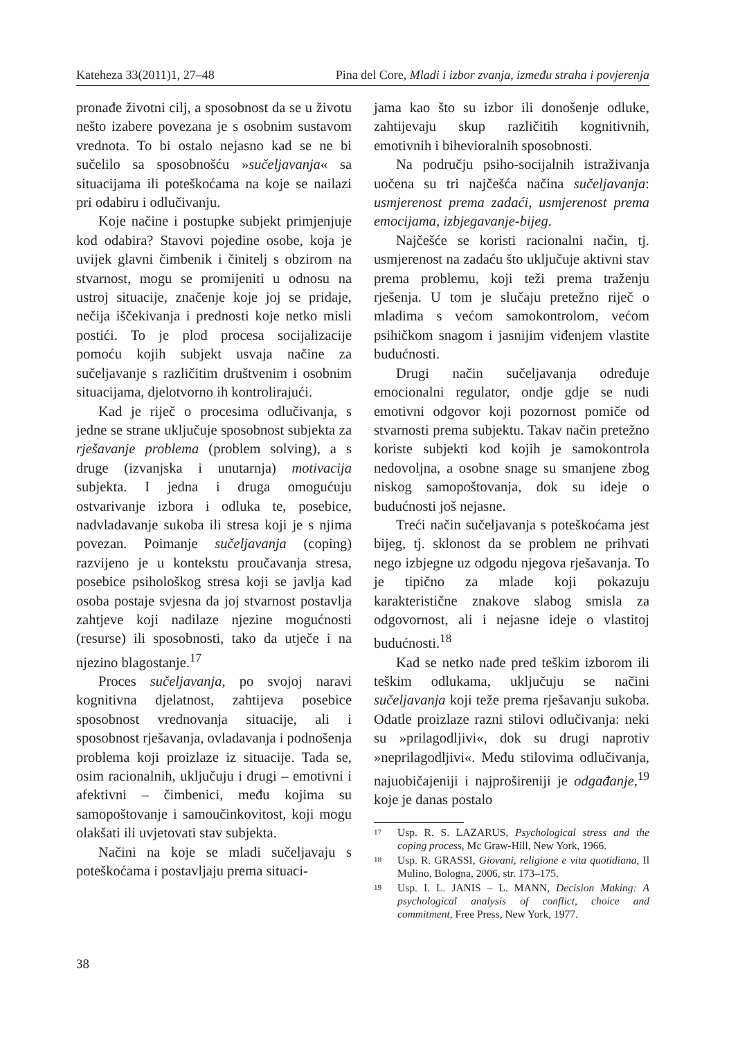Kateheza 33(2011)1, 27–48 Pina del Core, Mladi i izbor zvanja, između straha i povjerenja
pronađe životni cilj, a sposobnost da se u životu nešto izabere povezana je s osobnim sustavom vrednota. To bi ostalo nejasno kad se ne bi sučelilo sa sposobnošću »sučeljavanja« sa situacijama ili poteškoćama na koje se nailazi pri odabiru i odlučivanju.
Koje načine i postupke subjekt primjenjuje kod odabira? Stavovi pojedine osobe, koja je uvijek glavni čimbenik i činitelj s obzirom na stvarnost, mogu se promijeniti u odnosu na ustroj situacije, značenje koje joj se pridaje, nečija iščekivanja i prednosti koje netko misli postići. To je plod procesa socijalizacije pomoću kojih subjekt usvaja načine za sučeljavanje s različitim društvenim i osobnim situacijama, djelotvorno ih kontrolirajući.
Kad je riječ o procesima odlučivanja, s jedne se strane uključuje sposobnost subjekta za rješavanje problema (problem solving), a s druge (izvanjska i unutarnja) motivacija subjekta. I jedna i druga omogućuju ostvarivanje izbora i odluka te, posebice, nadvladavanje sukoba ili stresa koji je s njima povezan. Poimanje sučeljavanja (coping) razvijeno je u kontekstu proučavanja stresa, posebice psihološkog stresa koji se javlja kad osoba postaje svjesna da joj stvarnost postavlja zahtjeve koji nadilaze njezine mogućnosti (resurse) ili sposobnosti, tako da utječe i na njezino blagostanje.<sup>17</sup>
Proces sučeljavanja, po svojoj naravi kognitivna djelatnost, zahtijeva posebice sposobnost vrednovanja situacije, ali i sposobnost rješavanja, ovladavanja i podnošenja problema koji proizlaze iz situacije. Tada se, osim racionalnih, uključuju i drugi – emotivni i afektivni – čimbenici, među kojima su samopoštovanje i samoučinkovitost, koji mogu olakšati ili uvjetovati stav subjekta.
Načini na koje se mladi sučeljavaju s poteškoćama i postavljaju prema situaci-
jama kao što su izbor ili donošenje odluke, zahtijevaju skup različitih kognitivnih, emotivnih i bihevioralnih sposobnosti.
Na području psiho-socijalnih istraživanja uočena su tri najčešća načina sučeljavanja: usmjerenost prema zadaći, usmjerenost prema emocijama, izbjegavanje-bijeg.
Najčešće se koristi racionalni način, tj. usmjerenost na zadaću što uključuje aktivni stav prema problemu, koji teži prema traženju rješenja. U tom je slučaju pretežno riječ o mladima s većom samokontrolom, većom psihičkom snagom i jasnijim viđenjem vlastite budućnosti.
Drugi način sučeljavanja određuje emocionalni regulator, ondje gdje se nudi emotivni odgovor koji pozornost pomiče od stvarnosti prema subjektu. Takav način pretežno koriste subjekti kod kojih je samokontrola nedovoljna, a osobne snage su smanjene zbog niskog samopoštovanja, dok su ideje o budućnosti još nejasne.
Treći način sučeljavanja s poteškoćama jest bijeg, tj. sklonost da se problem ne prihvati nego izbjegne uz odgodu njegova rješavanja. To je tipično za mlade koji pokazuju karakteristične znakove slabog smisla za odgovornost, ali i nejasne ideje o vlastitoj budućnosti.<sup>18</sup>
Kad se netko nađe pred teškim izborom ili teškim odlukama, uključuju se načini sučeljavanja koji teže prema rješavanju sukoba. Odatle proizlaze razni stilovi odlučivanja: neki su »prilagodljivi«, dok su drugi naprotiv »neprilagodljivi«. Među stilovima odlučivanja, najuobičajeniji i najprošireniji je odgađanje,<sup>19</sup> koje je danas postalo
17 Usp. R. S. LAZARUS, Psychological stress and the coping process, Mc Graw-Hill, New York, 1966.
18 Usp. R. GRASSI, Giovani, religione e vita quotidiana, Il Mulino, Bologna, 2006, str. 173–175.
19 Usp. I. L. JANIS – L. MANN, Decision Making: A psychological analysis of conflict, choice and commitment, Free Press, New York, 1977.
38